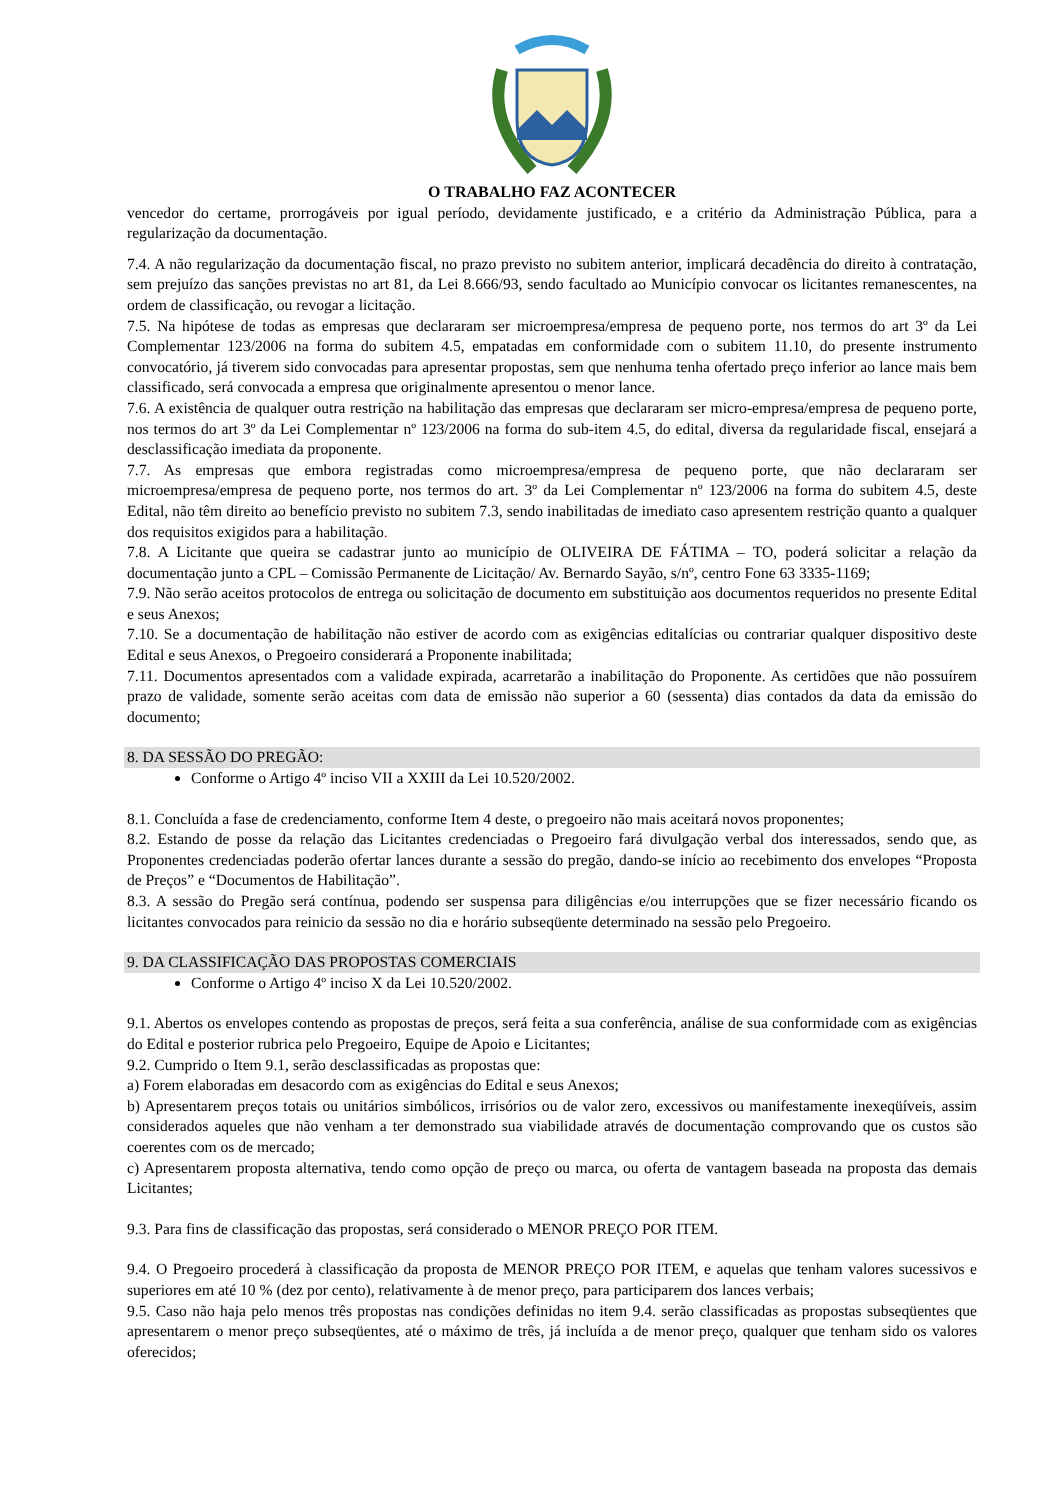O TRABALHO FAZ ACONTECER
vencedor do certame, prorrogáveis por igual período, devidamente justificado, e a critério da Administração Pública, para a regularização da documentação.
7.4. A não regularização da documentação fiscal, no prazo previsto no subitem anterior, implicará decadência do direito à contratação, sem prejuízo das sanções previstas no art 81, da Lei 8.666/93, sendo facultado ao Município convocar os licitantes remanescentes, na ordem de classificação, ou revogar a licitação.
7.5. Na hipótese de todas as empresas que declararam ser microempresa/empresa de pequeno porte, nos termos do art 3º da Lei Complementar 123/2006 na forma do subitem 4.5, empatadas em conformidade com o subitem 11.10, do presente instrumento convocatório, já tiverem sido convocadas para apresentar propostas, sem que nenhuma tenha ofertado preço inferior ao lance mais bem classificado, será convocada a empresa que originalmente apresentou o menor lance.
7.6. A existência de qualquer outra restrição na habilitação das empresas que declararam ser micro-empresa/empresa de pequeno porte, nos termos do art 3º da Lei Complementar nº 123/2006 na forma do sub-item 4.5, do edital, diversa da regularidade fiscal, ensejará a desclassificação imediata da proponente.
7.7. As empresas que embora registradas como microempresa/empresa de pequeno porte, que não declararam ser microempresa/empresa de pequeno porte, nos termos do art. 3º da Lei Complementar nº 123/2006 na forma do subitem 4.5, deste Edital, não têm direito ao benefício previsto no subitem 7.3, sendo inabilitadas de imediato caso apresentem restrição quanto a qualquer dos requisitos exigidos para a habilitação.
7.8. A Licitante que queira se cadastrar junto ao município de OLIVEIRA DE FÁTIMA – TO, poderá solicitar a relação da documentação junto a CPL – Comissão Permanente de Licitação/ Av. Bernardo Sayão, s/nº, centro Fone 63 3335-1169;
7.9. Não serão aceitos protocolos de entrega ou solicitação de documento em substituição aos documentos requeridos no presente Edital e seus Anexos;
7.10. Se a documentação de habilitação não estiver de acordo com as exigências editalícias ou contrariar qualquer dispositivo deste Edital e seus Anexos, o Pregoeiro considerará a Proponente inabilitada;
7.11. Documentos apresentados com a validade expirada, acarretarão a inabilitação do Proponente. As certidões que não possuírem prazo de validade, somente serão aceitas com data de emissão não superior a 60 (sessenta) dias contados da data da emissão do documento;
8. DA SESSÃO DO PREGÃO:
Conforme o Artigo 4º inciso VII a XXIII da Lei 10.520/2002.
8.1. Concluída a fase de credenciamento, conforme Item 4 deste, o pregoeiro não mais aceitará novos proponentes;
8.2. Estando de posse da relação das Licitantes credenciadas o Pregoeiro fará divulgação verbal dos interessados, sendo que, as Proponentes credenciadas poderão ofertar lances durante a sessão do pregão, dando-se início ao recebimento dos envelopes “Proposta de Preços” e “Documentos de Habilitação”.
8.3. A sessão do Pregão será contínua, podendo ser suspensa para diligências e/ou interrupções que se fizer necessário ficando os licitantes convocados para reinicio da sessão no dia e horário subseqüente determinado na sessão pelo Pregoeiro.
9. DA CLASSIFICAÇÃO DAS PROPOSTAS COMERCIAIS
Conforme o Artigo 4º inciso X da Lei 10.520/2002.
9.1. Abertos os envelopes contendo as propostas de preços, será feita a sua conferência, análise de sua conformidade com as exigências do Edital e posterior rubrica pelo Pregoeiro, Equipe de Apoio e Licitantes;
9.2. Cumprido o Item 9.1, serão desclassificadas as propostas que:
a) Forem elaboradas em desacordo com as exigências do Edital e seus Anexos;
b) Apresentarem preços totais ou unitários simbólicos, irrisórios ou de valor zero, excessivos ou manifestamente inexeqüíveis, assim considerados aqueles que não venham a ter demonstrado sua viabilidade através de documentação comprovando que os custos são coerentes com os de mercado;
c) Apresentarem proposta alternativa, tendo como opção de preço ou marca, ou oferta de vantagem baseada na proposta das demais Licitantes;
9.3. Para fins de classificação das propostas, será considerado o MENOR PREÇO POR ITEM.
9.4. O Pregoeiro procederá à classificação da proposta de MENOR PREÇO POR ITEM, e aquelas que tenham valores sucessivos e superiores em até 10 % (dez por cento), relativamente à de menor preço, para participarem dos lances verbais;
9.5. Caso não haja pelo menos três propostas nas condições definidas no item 9.4. serão classificadas as propostas subseqüentes que apresentarem o menor preço subseqüentes, até o máximo de três, já incluída a de menor preço, qualquer que tenham sido os valores oferecidos;